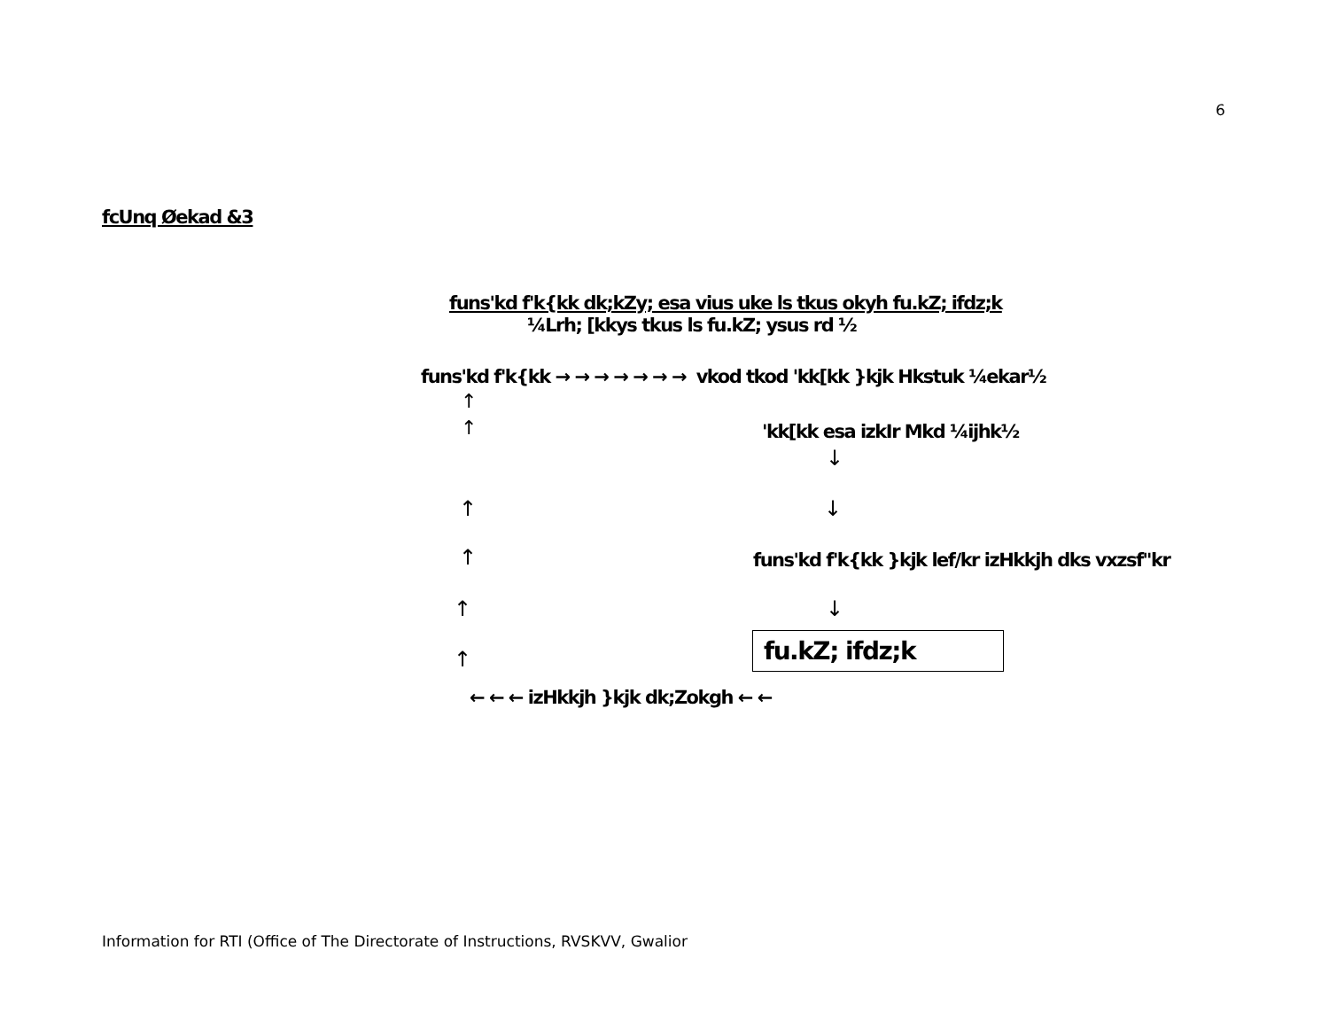6
fcUnq Øekad &3
funs'kd f'k{kk dk;kZy; esa vius uke ls tkus okyh fu.kZ; ifdz;k
¼Lrh; [kkys tkus ls fu.kZ; ysus rd ½
funs'kd f'k{kk → → → → → → → vkod tkod 'kk[kk }kjk Hkstuk ¼ekar½
↑
↑ 'kk[kk esa izkIr Mkd ¼ijhk½
↓
↑ ↓
↑ funs'kd f'k{kk }kjk lef/kr izHkkjh dks vxzsf"kr
↑ ↓
↑ fu.kZ; ifdz;k
← ← ← izHkkjh }kjk dk;Zokgh ← ←
Information for RTI (Office of The Directorate of Instructions, RVSKVV, Gwalior